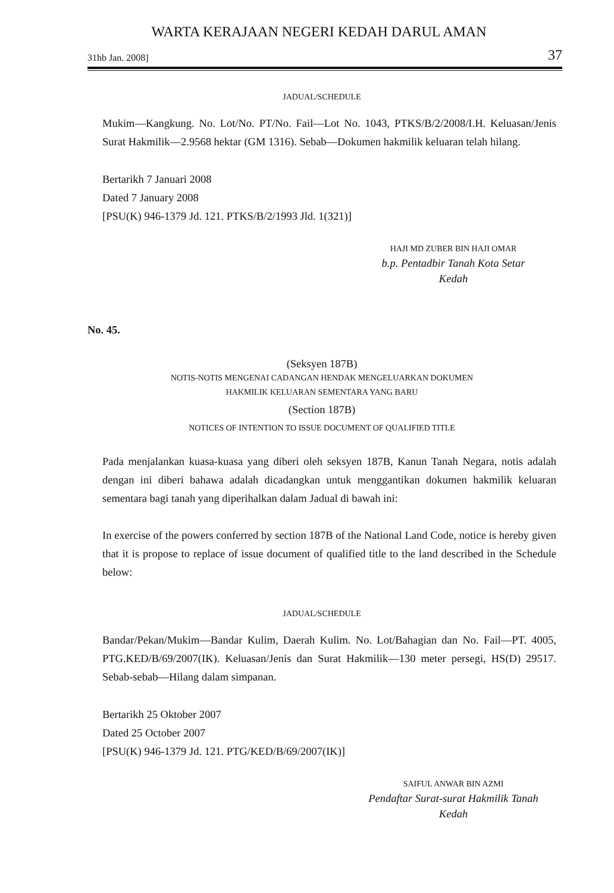WARTA KERAJAAN NEGERI KEDAH DARUL AMAN
31hb Jan. 2008] 37
JADUAL/SCHEDULE
Mukim—Kangkung. No. Lot/No. PT/No. Fail—Lot No. 1043, PTKS/B/2/2008/I.H. Keluasan/Jenis Surat Hakmilik—2.9568 hektar (GM 1316). Sebab—Dokumen hakmilik keluaran telah hilang.
Bertarikh 7 Januari 2008
Dated 7 January 2008
[PSU(K) 946-1379 Jd. 121. PTKS/B/2/1993 Jld. 1(321)]
HAJI MD ZUBER BIN HAJI OMAR
b.p. Pentadbir Tanah Kota Setar
Kedah
No. 45.
(Seksyen 187B)
NOTIS-NOTIS MENGENAI CADANGAN HENDAK MENGELUARKAN DOKUMEN
HAKMILIK KELUARAN SEMENTARA YANG BARU
(Section 187B)
NOTICES OF INTENTION TO ISSUE DOCUMENT OF QUALIFIED TITLE
Pada menjalankan kuasa-kuasa yang diberi oleh seksyen 187B, Kanun Tanah Negara, notis adalah dengan ini diberi bahawa adalah dicadangkan untuk menggantikan dokumen hakmilik keluaran sementara bagi tanah yang diperihalkan dalam Jadual di bawah ini:
In exercise of the powers conferred by section 187B of the National Land Code, notice is hereby given that it is propose to replace of issue document of qualified title to the land described in the Schedule below:
JADUAL/SCHEDULE
Bandar/Pekan/Mukim—Bandar Kulim, Daerah Kulim. No. Lot/Bahagian dan No. Fail—PT. 4005, PTG.KED/B/69/2007(IK). Keluasan/Jenis dan Surat Hakmilik—130 meter persegi, HS(D) 29517. Sebab-sebab—Hilang dalam simpanan.
Bertarikh 25 Oktober 2007
Dated 25 October 2007
[PSU(K) 946-1379 Jd. 121. PTG/KED/B/69/2007(IK)]
SAIFUL ANWAR BIN AZMI
Pendaftar Surat-surat Hakmilik Tanah
Kedah